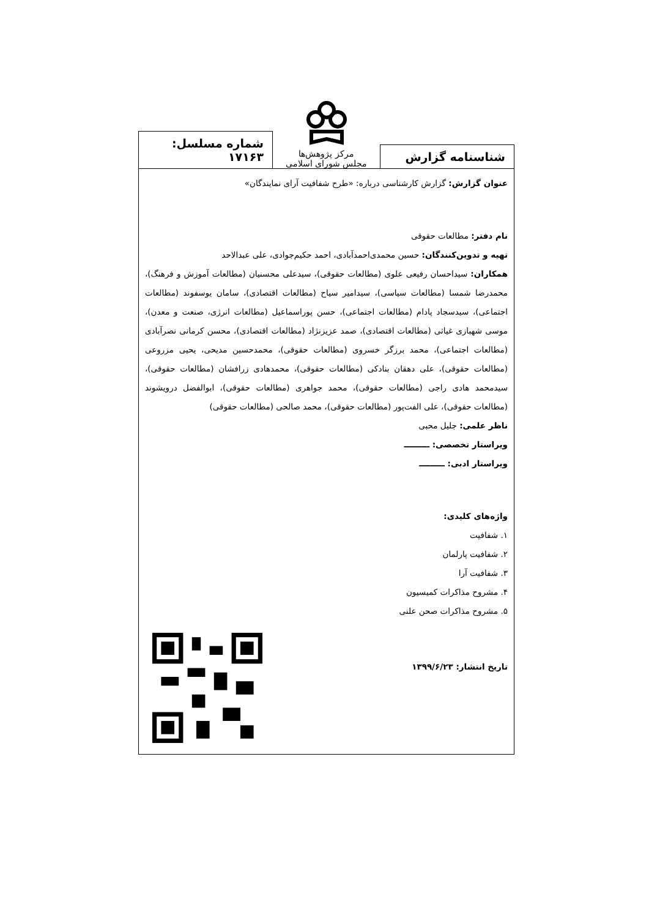شناسنامه گزارش
مرکز پژوهش‌ها
مجلس شورای اسلامی
شماره مسلسل: ۱۷۱۶۳
عنوان گزارش: گزارش کارشناسی درباره: «طرح شفافیت آرای نمایندگان»
نام دفتر: مطالعات حقوقی
تهیه و تدوین‌کنندگان: حسین محمدی‌احمدآبادی، احمد حکیم‌جوادی، علی عبدالاحد
همکاران: سیداحسان رفیعی علوی (مطالعات حقوقی)، سیدعلی محسنیان (مطالعات آموزش و فرهنگ)، محمدرضا شمسا (مطالعات سیاسی)، سیدامیر سیاح (مطالعات اقتصادی)، سامان یوسفوند (مطالعات اجتماعی)، سیدسجاد پادام (مطالعات اجتماعی)، حسن پوراسماعیل (مطالعات انرژی، صنعت و معدن)، موسی شهبازی غیاثی (مطالعات اقتصادی)، صمد عزیزنژاد (مطالعات اقتصادی)، محسن کرمانی نصرآبادی (مطالعات اجتماعی)، محمد برزگر خسروی (مطالعات حقوقی)، محمدحسین مدیحی، یحیی مزروعی (مطالعات حقوقی)، علی دهقان بنادکی (مطالعات حقوقی)، محمدهادی زرافشان (مطالعات حقوقی)، سیدمحمد هادی راجی (مطالعات حقوقی)، محمد جواهری (مطالعات حقوقی)، ابوالفضل درویشوند (مطالعات حقوقی)، علی الفت‌پور (مطالعات حقوقی)، محمد صالحی (مطالعات حقوقی)
ناظر علمی: جلیل محبی
ویراستار تخصصی: ـــــــــ
ویراستار ادبی: ـــــــــ
واژه‌های کلیدی:
۱. شفافیت
۲. شفافیت پارلمان
۳. شفافیت آرا
۴. مشروح مذاکرات کمیسیون
۵. مشروح مذاکرات صحن علنی
تاریخ انتشار: ۱۳۹۹/۶/۲۳